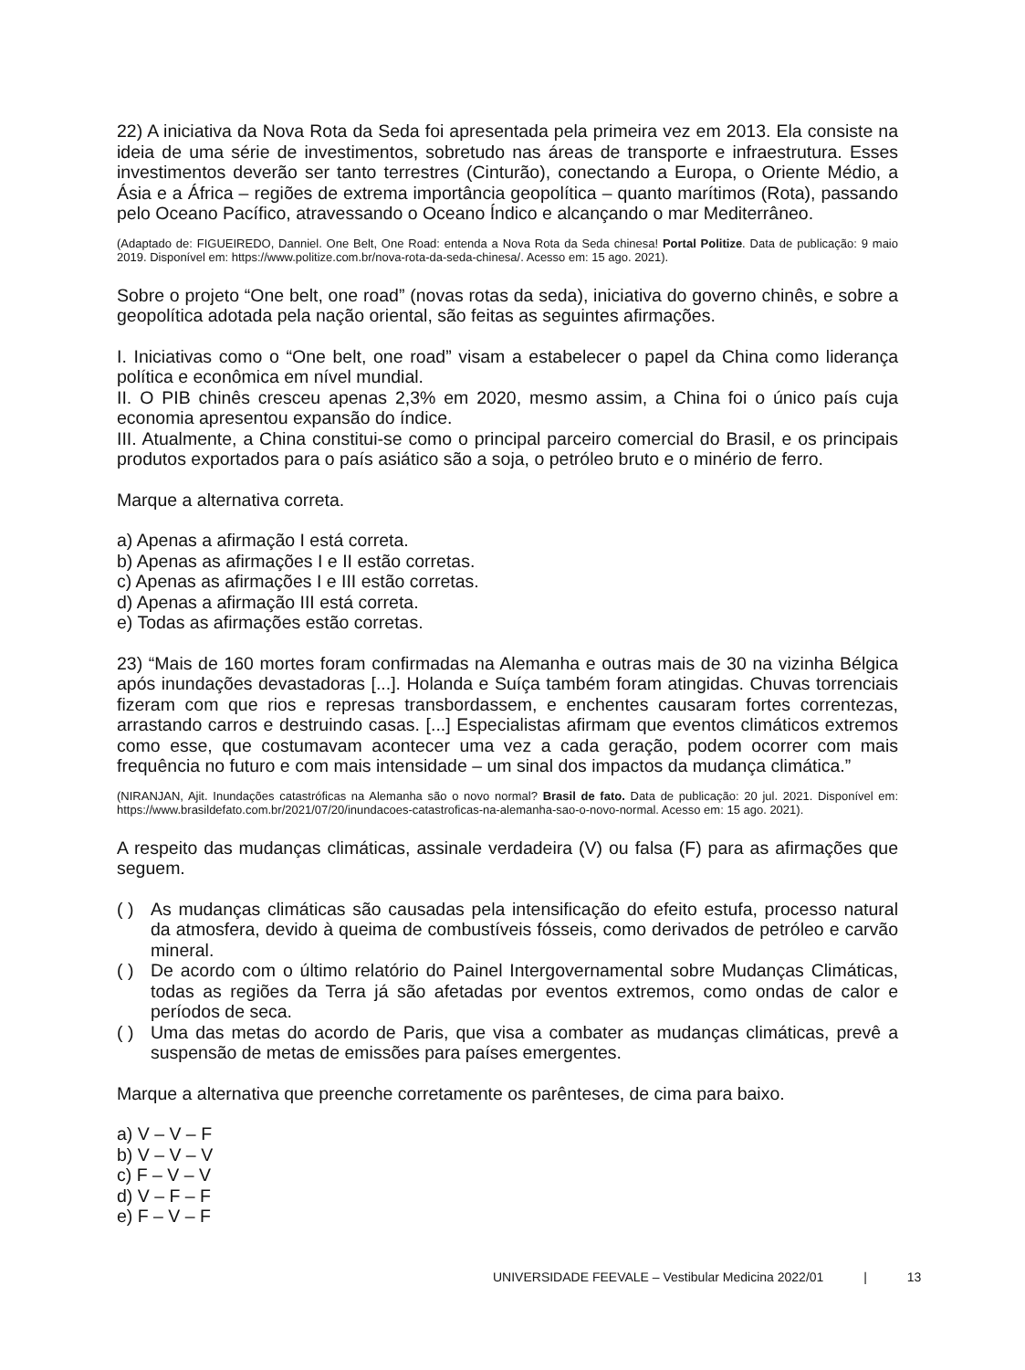22) A iniciativa da Nova Rota da Seda foi apresentada pela primeira vez em 2013. Ela consiste na ideia de uma série de investimentos, sobretudo nas áreas de transporte e infraestrutura. Esses investimentos deverão ser tanto terrestres (Cinturão), conectando a Europa, o Oriente Médio, a Ásia e a África – regiões de extrema importância geopolítica – quanto marítimos (Rota), passando pelo Oceano Pacífico, atravessando o Oceano Índico e alcançando o mar Mediterrâneo.
(Adaptado de: FIGUEIREDO, Danniel. One Belt, One Road: entenda a Nova Rota da Seda chinesa! Portal Politize. Data de publicação: 9 maio 2019. Disponível em: https://www.politize.com.br/nova-rota-da-seda-chinesa/. Acesso em: 15 ago. 2021).
Sobre o projeto “One belt, one road” (novas rotas da seda), iniciativa do governo chinês, e sobre a geopolítica adotada pela nação oriental, são feitas as seguintes afirmações.
I. Iniciativas como o “One belt, one road” visam a estabelecer o papel da China como liderança política e econômica em nível mundial.
II. O PIB chinês cresceu apenas 2,3% em 2020, mesmo assim, a China foi o único país cuja economia apresentou expansão do índice.
III. Atualmente, a China constitui-se como o principal parceiro comercial do Brasil, e os principais produtos exportados para o país asiático são a soja, o petróleo bruto e o minério de ferro.
Marque a alternativa correta.
a) Apenas a afirmação I está correta.
b) Apenas as afirmações I e II estão corretas.
c) Apenas as afirmações I e III estão corretas.
d) Apenas a afirmação III está correta.
e) Todas as afirmações estão corretas.
23) “Mais de 160 mortes foram confirmadas na Alemanha e outras mais de 30 na vizinha Bélgica após inundações devastadoras [...]. Holanda e Suíça também foram atingidas. Chuvas torrenciais fizeram com que rios e represas transbordassem, e enchentes causaram fortes correntezas, arrastando carros e destruindo casas. [...] Especialistas afirmam que eventos climáticos extremos como esse, que costumavam acontecer uma vez a cada geração, podem ocorrer com mais frequência no futuro e com mais intensidade – um sinal dos impactos da mudança climática.”
(NIRANJAN, Ajit. Inundações catastróficas na Alemanha são o novo normal? Brasil de fato. Data de publicação: 20 jul. 2021. Disponível em: https://www.brasildefato.com.br/2021/07/20/inundacoes-catastroficas-na-alemanha-sao-o-novo-normal. Acesso em: 15 ago. 2021).
A respeito das mudanças climáticas, assinale verdadeira (V) ou falsa (F) para as afirmações que seguem.
( ) As mudanças climáticas são causadas pela intensificação do efeito estufa, processo natural da atmosfera, devido à queima de combustíveis fósseis, como derivados de petróleo e carvão mineral.
( ) De acordo com o último relatório do Painel Intergovernamental sobre Mudanças Climáticas, todas as regiões da Terra já são afetadas por eventos extremos, como ondas de calor e períodos de seca.
( ) Uma das metas do acordo de Paris, que visa a combater as mudanças climáticas, prevê a suspensão de metas de emissões para países emergentes.
Marque a alternativa que preenche corretamente os parênteses, de cima para baixo.
a) V – V – F
b) V – V – V
c) F – V – V
d) V – F – F
e) F – V – F
UNIVERSIDADE FEEVALE – Vestibular Medicina 2022/01 | 13